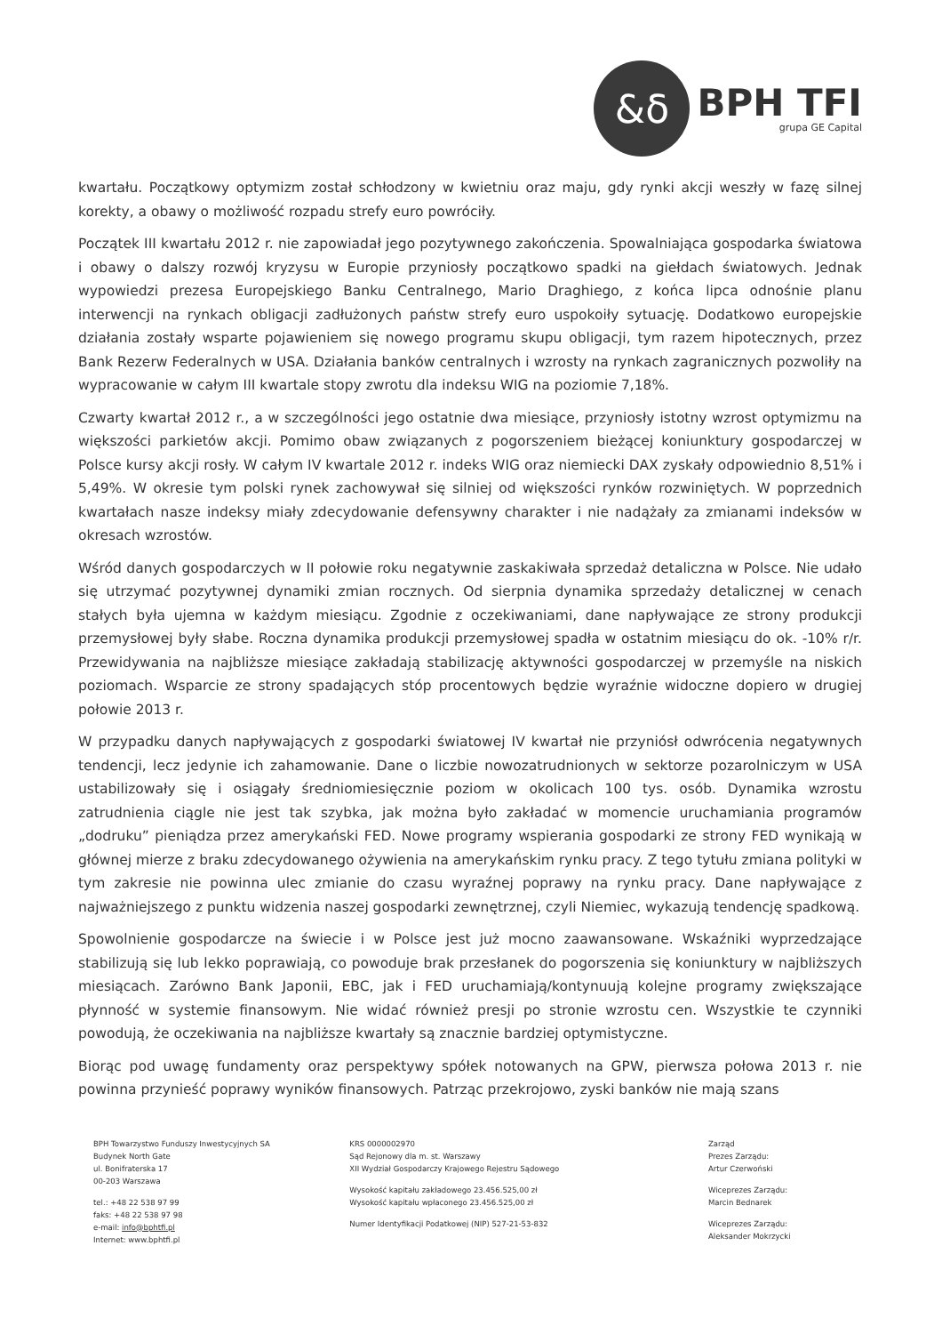&δ
BPH TFI
grupa GE Capital
kwartału. Początkowy optymizm został schłodzony w kwietniu oraz maju, gdy rynki akcji weszły w fazę silnej korekty, a obawy o możliwość rozpadu strefy euro powróciły.
Początek III kwartału 2012 r. nie zapowiadał jego pozytywnego zakończenia. Spowalniająca gospodarka światowa i obawy o dalszy rozwój kryzysu w Europie przyniosły początkowo spadki na giełdach światowych. Jednak wypowiedzi prezesa Europejskiego Banku Centralnego, Mario Draghiego, z końca lipca odnośnie planu interwencji na rynkach obligacji zadłużonych państw strefy euro uspokoiły sytuację. Dodatkowo europejskie działania zostały wsparte pojawieniem się nowego programu skupu obligacji, tym razem hipotecznych, przez Bank Rezerw Federalnych w USA. Działania banków centralnych i wzrosty na rynkach zagranicznych pozwoliły na wypracowanie w całym III kwartale stopy zwrotu dla indeksu WIG na poziomie 7,18%.
Czwarty kwartał 2012 r., a w szczególności jego ostatnie dwa miesiące, przyniosły istotny wzrost optymizmu na większości parkietów akcji. Pomimo obaw związanych z pogorszeniem bieżącej koniunktury gospodarczej w Polsce kursy akcji rosły. W całym IV kwartale 2012 r. indeks WIG oraz niemiecki DAX zyskały odpowiednio 8,51% i 5,49%. W okresie tym polski rynek zachowywał się silniej od większości rynków rozwiniętych. W poprzednich kwartałach nasze indeksy miały zdecydowanie defensywny charakter i nie nadążały za zmianami indeksów w okresach wzrostów.
Wśród danych gospodarczych w II połowie roku negatywnie zaskakiwała sprzedaż detaliczna w Polsce. Nie udało się utrzymać pozytywnej dynamiki zmian rocznych. Od sierpnia dynamika sprzedaży detalicznej w cenach stałych była ujemna w każdym miesiącu. Zgodnie z oczekiwaniami, dane napływające ze strony produkcji przemysłowej były słabe. Roczna dynamika produkcji przemysłowej spadła w ostatnim miesiącu do ok. -10% r/r. Przewidywania na najbliższe miesiące zakładają stabilizację aktywności gospodarczej w przemyśle na niskich poziomach. Wsparcie ze strony spadających stóp procentowych będzie wyraźnie widoczne dopiero w drugiej połowie 2013 r.
W przypadku danych napływających z gospodarki światowej IV kwartał nie przyniósł odwrócenia negatywnych tendencji, lecz jedynie ich zahamowanie. Dane o liczbie nowozatrudnionych w sektorze pozarolniczym w USA ustabilizowały się i osiągały średniomiesięcznie poziom w okolicach 100 tys. osób. Dynamika wzrostu zatrudnienia ciągle nie jest tak szybka, jak można było zakładać w momencie uruchamiania programów „dodruku” pieniądza przez amerykański FED. Nowe programy wspierania gospodarki ze strony FED wynikają w głównej mierze z braku zdecydowanego ożywienia na amerykańskim rynku pracy. Z tego tytułu zmiana polityki w tym zakresie nie powinna ulec zmianie do czasu wyraźnej poprawy na rynku pracy. Dane napływające z najważniejszego z punktu widzenia naszej gospodarki zewnętrznej, czyli Niemiec, wykazują tendencję spadkową.
Spowolnienie gospodarcze na świecie i w Polsce jest już mocno zaawansowane. Wskaźniki wyprzedzające stabilizują się lub lekko poprawiają, co powoduje brak przesłanek do pogorszenia się koniunktury w najbliższych miesiącach. Zarówno Bank Japonii, EBC, jak i FED uruchamiają/kontynuują kolejne programy zwiększające płynność w systemie finansowym. Nie widać również presji po stronie wzrostu cen. Wszystkie te czynniki powodują, że oczekiwania na najbliższe kwartały są znacznie bardziej optymistyczne.
Biorąc pod uwagę fundamenty oraz perspektywy spółek notowanych na GPW, pierwsza połowa 2013 r. nie powinna przynieść poprawy wyników finansowych. Patrząc przekrojowo, zyski banków nie mają szans
BPH Towarzystwo Funduszy Inwestycyjnych SA
Budynek North Gate
ul. Bonifraterska 17
00-203 Warszawa
tel.: +48 22 538 97 99
faks: +48 22 538 97 98
e-mail: info@bphtfi.pl
Internet: www.bphtfi.pl
KRS 0000002970
Sąd Rejonowy dla m. st. Warszawy
XII Wydział Gospodarczy Krajowego Rejestru Sądowego
Wysokość kapitału zakładowego 23.456.525,00 zł
Wysokość kapitału wpłaconego 23.456.525,00 zł
Numer Identyfikacji Podatkowej (NIP) 527-21-53-832
Zarząd
Prezes Zarządu:
Artur Czerwoński
Wiceprezes Zarządu:
Marcin Bednarek
Wiceprezes Zarządu:
Aleksander Mokrzycki